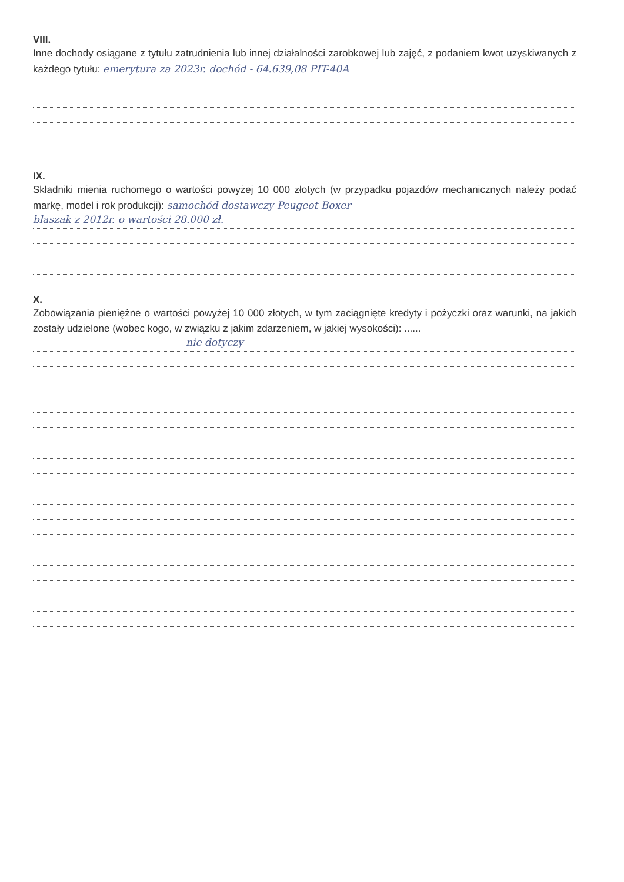VIII.
Inne dochody osiągane z tytułu zatrudnienia lub innej działalności zarobkowej lub zajęć, z podaniem kwot uzyskiwanych z każdego tytułu: emerytura za 2023r. dochód - 64.639,08 PIT-40A
IX.
Składniki mienia ruchomego o wartości powyżej 10 000 złotych (w przypadku pojazdów mechanicznych należy podać markę, model i rok produkcji): samochód dostawczy Peugeot Boxer
blaszak z 2012r. o wartości 28.000 zł.
X.
Zobowiązania pieniężne o wartości powyżej 10 000 złotych, w tym zaciągnięte kredyty i pożyczki oraz warunki, na jakich zostały udzielone (wobec kogo, w związku z jakim zdarzeniem, w jakiej wysokości): ......
nie dotyczy